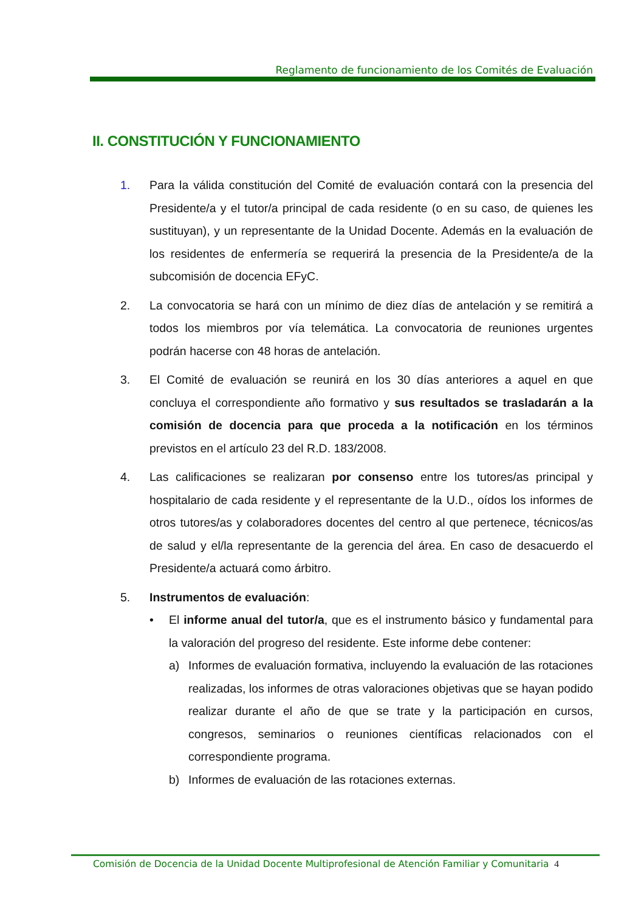Reglamento de funcionamiento de los Comités de Evaluación
II. CONSTITUCIÓN Y FUNCIONAMIENTO
1. Para la válida constitución del Comité de evaluación contará con la presencia del Presidente/a y el tutor/a principal de cada residente (o en su caso, de quienes les sustituyan), y un representante de la Unidad Docente. Además en la evaluación de los residentes de enfermería se requerirá la presencia de la Presidente/a de la subcomisión de docencia EFyC.
2. La convocatoria se hará con un mínimo de diez días de antelación y se remitirá a todos los miembros por vía telemática. La convocatoria de reuniones urgentes podrán hacerse con 48 horas de antelación.
3. El Comité de evaluación se reunirá en los 30 días anteriores a aquel en que concluya el correspondiente año formativo y sus resultados se trasladarán a la comisión de docencia para que proceda a la notificación en los términos previstos en el artículo 23 del R.D. 183/2008.
4. Las calificaciones se realizaran por consenso entre los tutores/as principal y hospitalario de cada residente y el representante de la U.D., oídos los informes de otros tutores/as y colaboradores docentes del centro al que pertenece, técnicos/as de salud y el/la representante de la gerencia del área. En caso de desacuerdo el Presidente/a actuará como árbitro.
5. Instrumentos de evaluación:
• El informe anual del tutor/a, que es el instrumento básico y fundamental para la valoración del progreso del residente. Este informe debe contener:
a) Informes de evaluación formativa, incluyendo la evaluación de las rotaciones realizadas, los informes de otras valoraciones objetivas que se hayan podido realizar durante el año de que se trate y la participación en cursos, congresos, seminarios o reuniones científicas relacionados con el correspondiente programa.
b) Informes de evaluación de las rotaciones externas.
Comisión de Docencia de la Unidad Docente Multiprofesional de Atención Familiar y Comunitaria 4